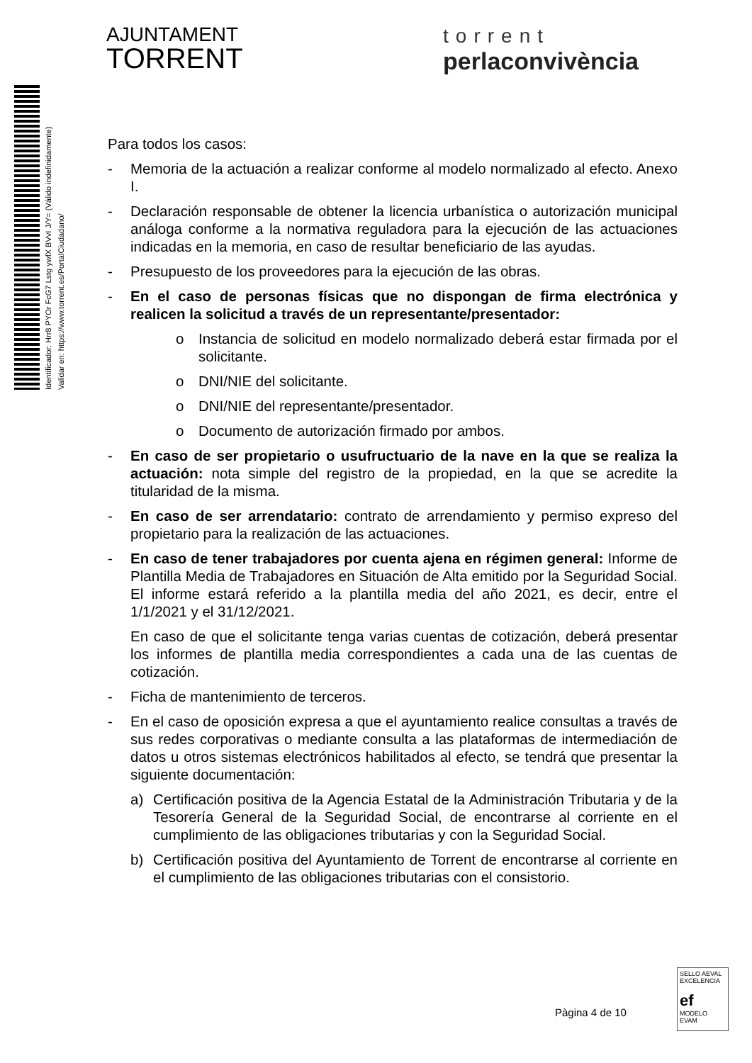AJUNTAMENT
TORRENT
torrent
perlaconvivència
Identificador: Hrr8 PYOr FcG7 Lstg ywfX BVvI J/Y= (Válido indefinidamente)
Validar en: https://www.torrent.es/PortalCiudadano/
Para todos los casos:
- Memoria de la actuación a realizar conforme al modelo normalizado al efecto. Anexo I.
- Declaración responsable de obtener la licencia urbanística o autorización municipal análoga conforme a la normativa reguladora para la ejecución de las actuaciones indicadas en la memoria, en caso de resultar beneficiario de las ayudas.
- Presupuesto de los proveedores para la ejecución de las obras.
- En el caso de personas físicas que no dispongan de firma electrónica y realicen la solicitud a través de un representante/presentador:
o Instancia de solicitud en modelo normalizado deberá estar firmada por el solicitante.
o DNI/NIE del solicitante.
o DNI/NIE del representante/presentador.
o Documento de autorización firmado por ambos.
- En caso de ser propietario o usufructuario de la nave en la que se realiza la actuación: nota simple del registro de la propiedad, en la que se acredite la titularidad de la misma.
- En caso de ser arrendatario: contrato de arrendamiento y permiso expreso del propietario para la realización de las actuaciones.
- En caso de tener trabajadores por cuenta ajena en régimen general: Informe de Plantilla Media de Trabajadores en Situación de Alta emitido por la Seguridad Social. El informe estará referido a la plantilla media del año 2021, es decir, entre el 1/1/2021 y el 31/12/2021.
En caso de que el solicitante tenga varias cuentas de cotización, deberá presentar los informes de plantilla media correspondientes a cada una de las cuentas de cotización.
- Ficha de mantenimiento de terceros.
- En el caso de oposición expresa a que el ayuntamiento realice consultas a través de sus redes corporativas o mediante consulta a las plataformas de intermediación de datos u otros sistemas electrónicos habilitados al efecto, se tendrá que presentar la siguiente documentación:
a) Certificación positiva de la Agencia Estatal de la Administración Tributaria y de la Tesorería General de la Seguridad Social, de encontrarse al corriente en el cumplimiento de las obligaciones tributarias y con la Seguridad Social.
b) Certificación positiva del Ayuntamiento de Torrent de encontrarse al corriente en el cumplimiento de las obligaciones tributarias con el consistorio.
Pàgina 4 de 10
SELLO AEVAL EXCELENCIA
ef
MODELO EVAM